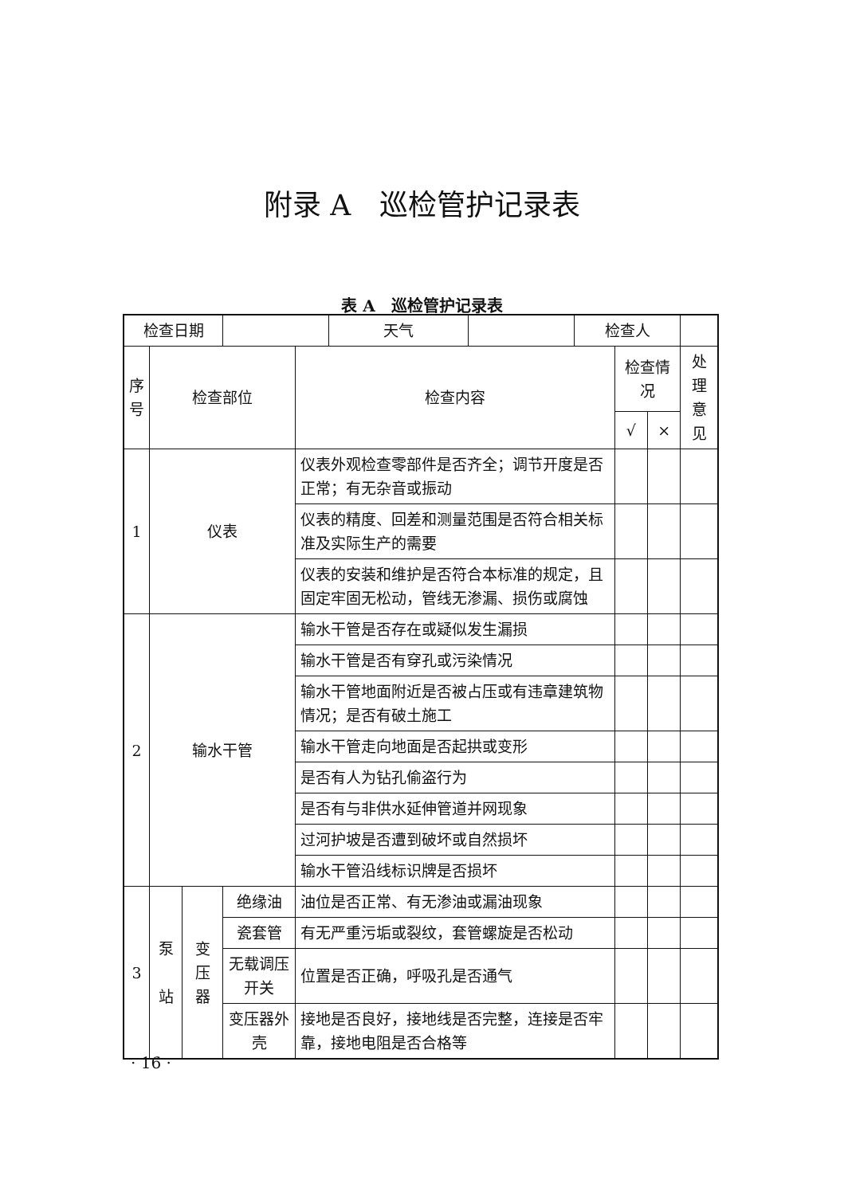附录 A　巡检管护记录表
表 A　巡检管护记录表
| 检查日期 | | | / / 天气 / / 检查人 / | | | | |
| 序号 | 检查部位 | | | 检查内容 | 检查情况 | | 处理意见 |
| | | | | | √ | × | |
| 1 | 仪表 | | | 仪表外观检查零部件是否齐全；调节开度是否正常；有无杂音或振动 | | | |
| | | | | 仪表的精度、回差和测量范围是否符合相关标准及实际生产的需要 | | | |
| | | | | 仪表的安装和维护是否符合本标准的规定，且固定牢固无松动，管线无渗漏、损伤或腐蚀 | | | |
| 2 | 输水干管 | | | 输水干管是否存在或疑似发生漏损 | | | |
| | | | | 输水干管是否有穿孔或污染情况 | | | |
| | | | | 输水干管地面附近是否被占压或有违章建筑物情况；是否有破土施工 | | | |
| | | | | 输水干管走向地面是否起拱或变形 | | | |
| | | | | 是否有人为钻孔偷盗行为 | | | |
| | | | | 是否有与非供水延伸管道并网现象 | | | |
| | | | | 过河护坡是否遭到破坏或自然损坏 | | | |
| | | | | 输水干管沿线标识牌是否损坏 | | | |
| 3 | 泵 站 | 变 压 器 | 绝缘油 | 油位是否正常、有无渗油或漏油现象 | | | |
| | | | 瓷套管 | 有无严重污垢或裂纹，套管螺旋是否松动 | | | |
| | | | 无载调压开关 | 位置是否正确，呼吸孔是否通气 | | | |
| | | | 变压器外壳 | 接地是否良好，接地线是否完整，连接是否牢靠，接地电阻是否合格等 | | | |
· 16 ·